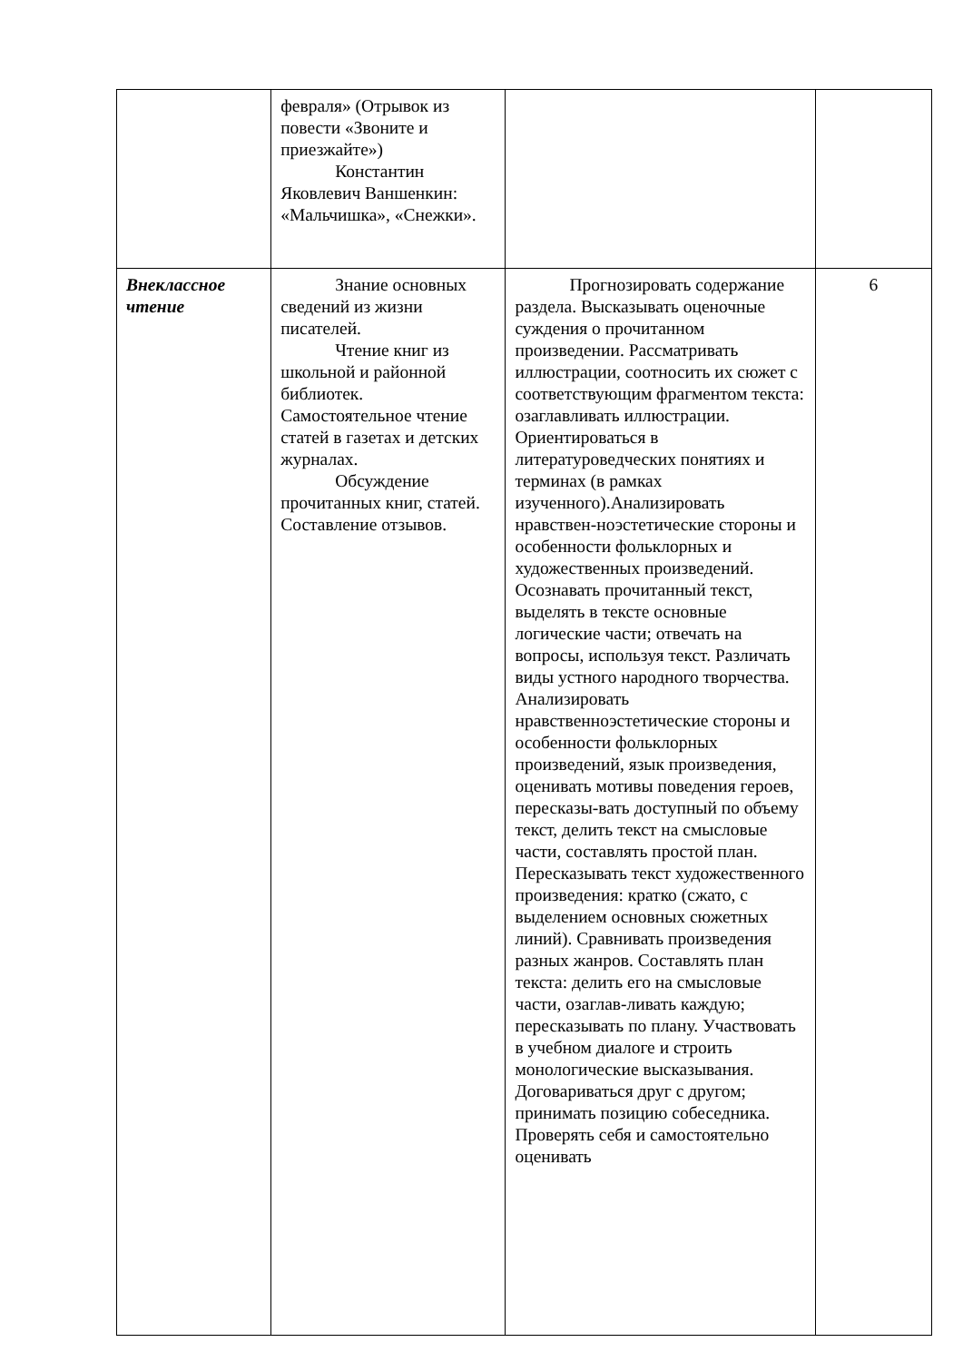| | февраля» (Отрывок из повести «Звоните и приезжайте») Константин Яковлевич Ваншенкин: «Мальчишка», «Снежки». | | |
| Внеклассное чтение | Знание основных сведений из жизни писателей. Чтение книг из школьной и районной библиотек. Самостоятельное чтение статей в газетах и детских журналах. Обсуждение прочитанных книг, статей. Составление отзывов. | Прогнозировать содержание раздела. Высказывать оценочные суждения о прочитанном произведении. Рассматривать иллюстрации, соотносить их сюжет с соответствующим фрагментом текста: озаглавливать иллюстрации. Ориентироваться в литературоведческих понятиях и терминах (в рамках изученного).Анализировать нравствен-ноэстетические стороны и особенности фольклорных и художественных произведений. Осознавать прочитанный текст, выделять в тексте основные логические части; отвечать на вопросы, используя текст. Различать виды устного народного творчества. Анализировать нравственноэстетические стороны и особенности фольклорных произведений, язык произведения, оценивать мотивы поведения героев, пересказы-вать доступный по объему текст, делить текст на смысловые части, составлять простой план. Пересказывать текст художественного произведения: кратко (сжато, с выделением основных сюжетных линий). Сравнивать произведения разных жанров. Составлять план текста: делить его на смысловые части, озаглав-ливать каждую; пересказывать по плану. Участвовать в учебном диалоге и строить монологические высказывания. Договариваться друг с другом; принимать позицию собеседника. Проверять себя и самостоятельно оценивать | 6 |